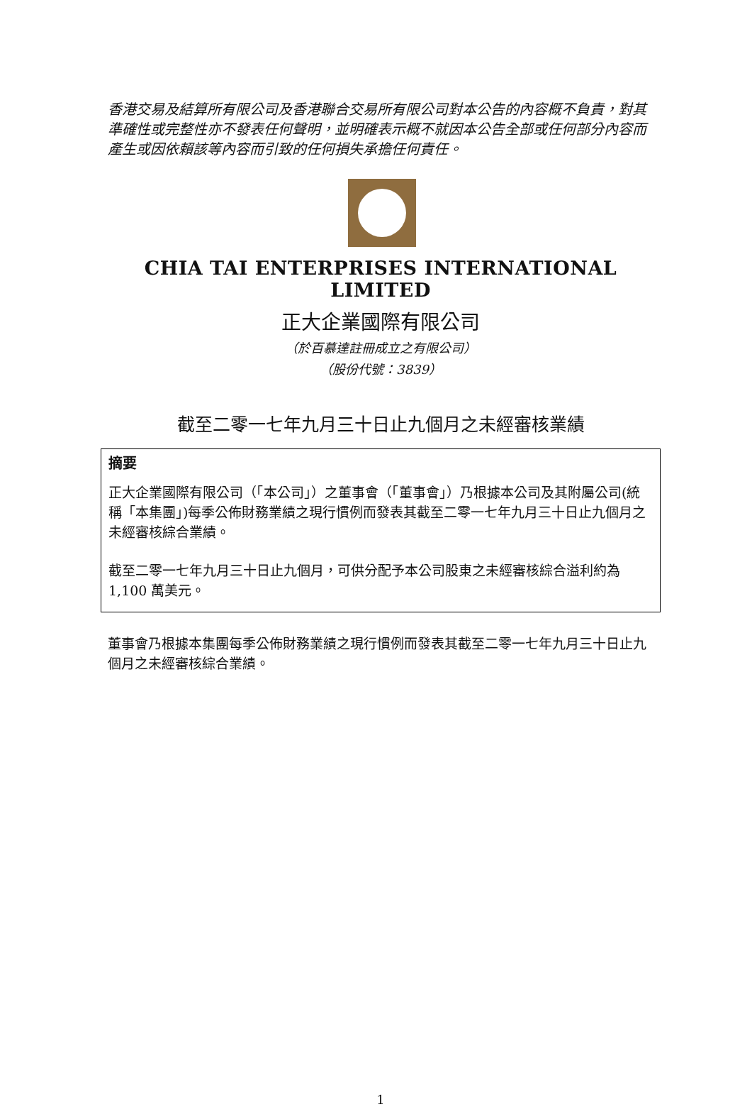香港交易及結算所有限公司及香港聯合交易所有限公司對本公告的內容概不負責，對其準確性或完整性亦不發表任何聲明，並明確表示概不就因本公告全部或任何部分內容而產生或因依賴該等內容而引致的任何損失承擔任何責任。
CHIA TAI ENTERPRISES INTERNATIONAL LIMITED
正大企業國際有限公司
（於百慕達註冊成立之有限公司）
（股份代號：3839）
截至二零一七年九月三十日止九個月之未經審核業績
摘要
正大企業國際有限公司（「本公司」）之董事會（「董事會」）乃根據本公司及其附屬公司(統稱「本集團」)每季公佈財務業績之現行慣例而發表其截至二零一七年九月三十日止九個月之未經審核綜合業績。
截至二零一七年九月三十日止九個月，可供分配予本公司股東之未經審核綜合溢利約為 1,100 萬美元。
董事會乃根據本集團每季公佈財務業績之現行慣例而發表其截至二零一七年九月三十日止九個月之未經審核綜合業績。
1